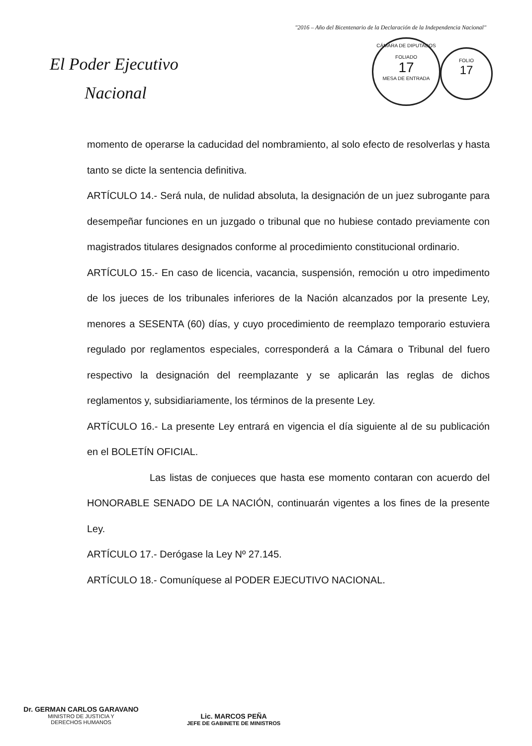"2016 – Año del Bicentenario de la Declaración de la Independencia Nacional"
El Poder Ejecutivo
Nacional
CÁMARA DE DIPUTADOS
FOLIADO
17
MESA DE ENTRADA
FOLIO
17
momento de operarse la caducidad del nombramiento, al solo efecto de resolverlas y hasta tanto se dicte la sentencia definitiva.
ARTÍCULO 14.- Será nula, de nulidad absoluta, la designación de un juez subrogante para desempeñar funciones en un juzgado o tribunal que no hubiese contado previamente con magistrados titulares designados conforme al procedimiento constitucional ordinario.
ARTÍCULO 15.- En caso de licencia, vacancia, suspensión, remoción u otro impedimento de los jueces de los tribunales inferiores de la Nación alcanzados por la presente Ley, menores a SESENTA (60) días, y cuyo procedimiento de reemplazo temporario estuviera regulado por reglamentos especiales, corresponderá a la Cámara o Tribunal del fuero respectivo la designación del reemplazante y se aplicarán las reglas de dichos reglamentos y, subsidiariamente, los términos de la presente Ley.
ARTÍCULO 16.- La presente Ley entrará en vigencia el día siguiente al de su publicación en el BOLETÍN OFICIAL.
Las listas de conjueces que hasta ese momento contaran con acuerdo del HONORABLE SENADO DE LA NACIÓN, continuarán vigentes a los fines de la presente Ley.
ARTÍCULO 17.- Derógase la Ley Nº 27.145.
ARTÍCULO 18.- Comuníquese al PODER EJECUTIVO NACIONAL.
Dr. GERMAN CARLOS GARAVANO
MINISTRO DE JUSTICIA Y
DERECHOS HUMANOS
Lic. MARCOS PEÑA
JEFE DE GABINETE DE MINISTROS